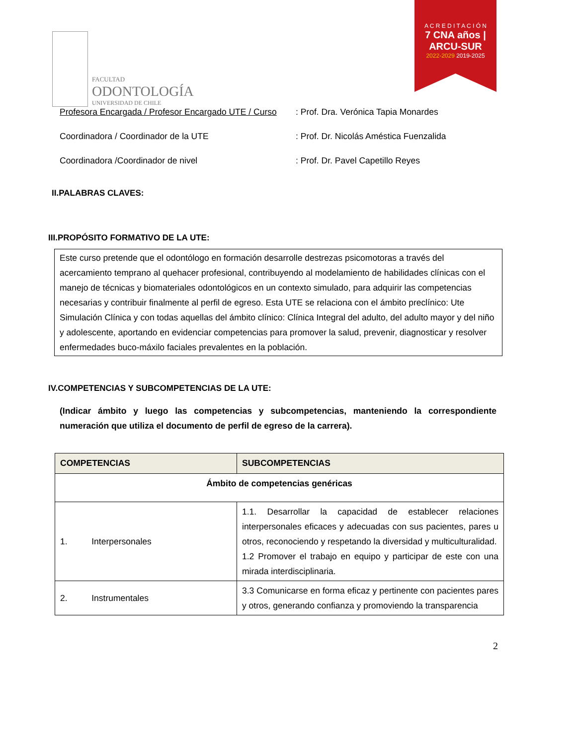FACULTAD
ODONTOLOGÍA
UNIVERSIDAD DE CHILE
A C R E D I T A C I Ó N
7 CNA años | ARCU-SUR
2022-2029 2019-2025
Profesora Encargada / Profesor Encargado UTE / Curso: Prof. Dra. Verónica Tapia Monardes
Coordinadora / Coordinador de la UTE: Prof. Dr. Nicolás Améstica Fuenzalida
Coordinadora /Coordinador de nivel: Prof. Dr. Pavel Capetillo Reyes
II.PALABRAS CLAVES:
III.PROPÓSITO FORMATIVO DE LA UTE:
Este curso pretende que el odontólogo en formación desarrolle destrezas psicomotoras a través del acercamiento temprano al quehacer profesional, contribuyendo al modelamiento de habilidades clínicas con el manejo de técnicas y biomateriales odontológicos en un contexto simulado, para adquirir las competencias necesarias y contribuir finalmente al perfil de egreso. Esta UTE se relaciona con el ámbito preclínico: Ute Simulación Clínica y con todas aquellas del ámbito clínico: Clínica Integral del adulto, del adulto mayor y del niño y adolescente, aportando en evidenciar competencias para promover la salud, prevenir, diagnosticar y resolver enfermedades buco-máxilo faciales prevalentes en la población.
IV.COMPETENCIAS Y SUBCOMPETENCIAS DE LA UTE:
(Indicar ámbito y luego las competencias y subcompetencias, manteniendo la correspondiente numeración que utiliza el documento de perfil de egreso de la carrera).
| COMPETENCIAS | SUBCOMPETENCIAS |
| --- | --- |
| Ámbito de competencias genéricas | |
| 1. Interpersonales | 1.1. Desarrollar la capacidad de establecer relaciones interpersonales eficaces y adecuadas con sus pacientes, pares u otros, reconociendo y respetando la diversidad y multiculturalidad. 1.2 Promover el trabajo en equipo y participar de este con una mirada interdisciplinaria. |
| 2. Instrumentales | 3.3 Comunicarse en forma eficaz y pertinente con pacientes pares y otros, generando confianza y promoviendo la transparencia |
2